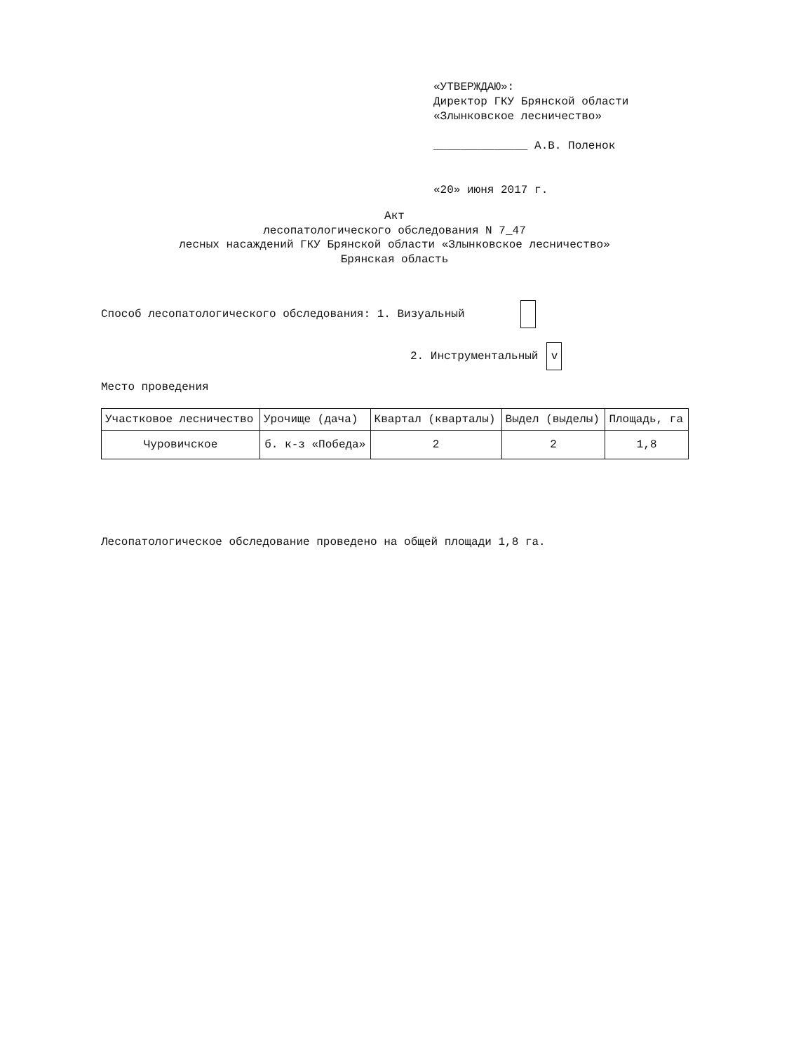«УТВЕРЖДАЮ»:
Директор ГКУ Брянской области
«Злынковское лесничество»
______________ А.В. Поленок
«20» июня 2017 г.
Акт
лесопатологического обследования N 7_47
лесных насаждений ГКУ Брянской области «Злынковское лесничество»
Брянская область
Способ лесопатологического обследования: 1. Визуальный
2. Инструментальный v
Место проведения
| Участковое лесничество | Урочище (дача) | Квартал (кварталы) | Выдел (выделы) | Площадь, га |
| Чуровичское | б. к-з «Победа» | 2 | 2 | 1,8 |
Лесопатологическое обследование проведено на общей площади 1,8 га.